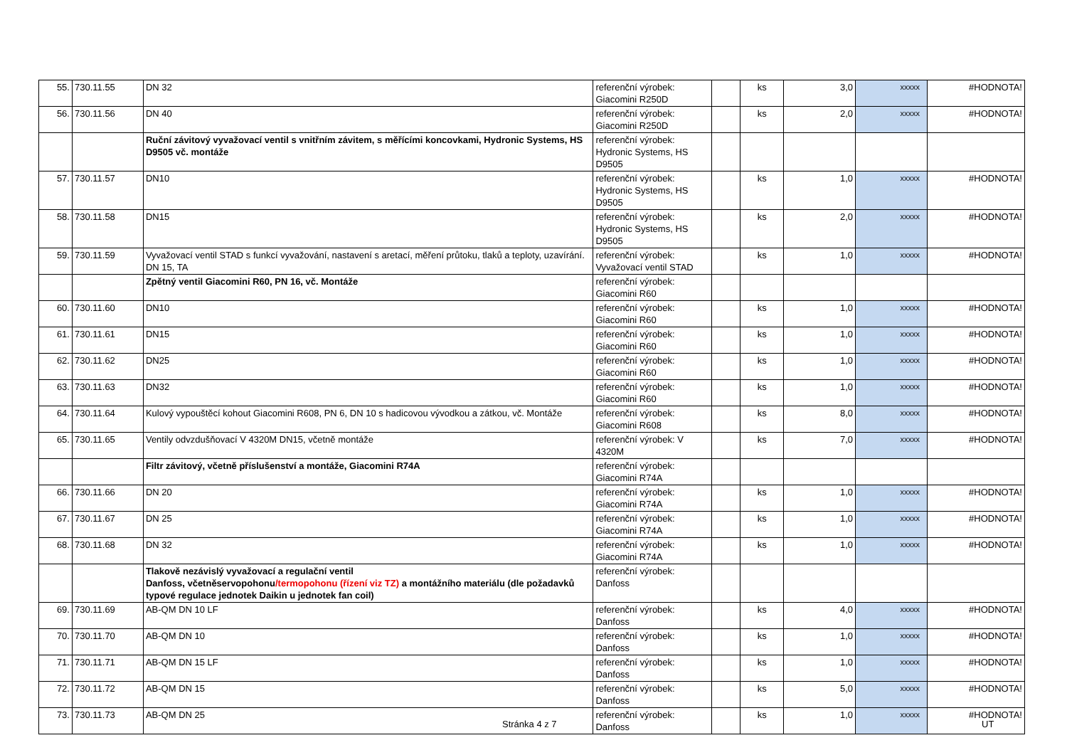| 55. | 730.11.55 | DN 32 | referenční výrobek: Giacomini R250D | | ks | 3,0 | xxxxx | #HODNOTA! |
| 56. | 730.11.56 | DN 40 | referenční výrobek: Giacomini R250D | | ks | 2,0 | xxxxx | #HODNOTA! |
| | | Ruční závitový vyvažovací ventil s vnitřním závitem, s měřícími koncovkami, Hydronic Systems, HS D9505 vč. montáže | referenční výrobek: Hydronic Systems, HS D9505 | | | | | |
| 57. | 730.11.57 | DN10 | referenční výrobek: Hydronic Systems, HS D9505 | | ks | 1,0 | xxxxx | #HODNOTA! |
| 58. | 730.11.58 | DN15 | referenční výrobek: Hydronic Systems, HS D9505 | | ks | 2,0 | xxxxx | #HODNOTA! |
| 59. | 730.11.59 | Vyvažovací ventil STAD s funkcí vyvažování, nastavení s aretací, měření průtoku, tlaků a teploty, uzavírání. DN 15, TA | referenční výrobek: Vyvažovací ventil STAD | | ks | 1,0 | xxxxx | #HODNOTA! |
| | | Zpětný ventil Giacomini R60, PN 16, vč. Montáže | referenční výrobek: Giacomini R60 | | | | | |
| 60. | 730.11.60 | DN10 | referenční výrobek: Giacomini R60 | | ks | 1,0 | xxxxx | #HODNOTA! |
| 61. | 730.11.61 | DN15 | referenční výrobek: Giacomini R60 | | ks | 1,0 | xxxxx | #HODNOTA! |
| 62. | 730.11.62 | DN25 | referenční výrobek: Giacomini R60 | | ks | 1,0 | xxxxx | #HODNOTA! |
| 63. | 730.11.63 | DN32 | referenční výrobek: Giacomini R60 | | ks | 1,0 | xxxxx | #HODNOTA! |
| 64. | 730.11.64 | Kulový vypouštěcí kohout Giacomini R608, PN 6, DN 10 s hadicovou vývodkou a zátkou, vč. Montáže | referenční výrobek: Giacomini R608 | | ks | 8,0 | xxxxx | #HODNOTA! |
| 65. | 730.11.65 | Ventily odvzdušňovací V 4320M DN15, včetně montáže | referenční výrobek: V 4320M | | ks | 7,0 | xxxxx | #HODNOTA! |
| | | Filtr závitový, včetně příslušenství a montáže, Giacomini R74A | referenční výrobek: Giacomini R74A | | | | | |
| 66. | 730.11.66 | DN 20 | referenční výrobek: Giacomini R74A | | ks | 1,0 | xxxxx | #HODNOTA! |
| 67. | 730.11.67 | DN 25 | referenční výrobek: Giacomini R74A | | ks | 1,0 | xxxxx | #HODNOTA! |
| 68. | 730.11.68 | DN 32 | referenční výrobek: Giacomini R74A | | ks | 1,0 | xxxxx | #HODNOTA! |
| | | Tlakově nezávislý vyvažovací a regulační ventil Danfoss, včetněservopohonu /termopohonu (řízení viz TZ) a montážního materiálu (dle požadavků typové regulace jednotek Daikin u jednotek fan coil) | referenční výrobek: Danfoss | | | | | |
| 69. | 730.11.69 | AB-QM DN 10 LF | referenční výrobek: Danfoss | | ks | 4,0 | xxxxx | #HODNOTA! |
| 70. | 730.11.70 | AB-QM DN 10 | referenční výrobek: Danfoss | | ks | 1,0 | xxxxx | #HODNOTA! |
| 71. | 730.11.71 | AB-QM DN 15 LF | referenční výrobek: Danfoss | | ks | 1,0 | xxxxx | #HODNOTA! |
| 72. | 730.11.72 | AB-QM DN 15 | referenční výrobek: Danfoss | | ks | 5,0 | xxxxx | #HODNOTA! |
| 73. | 730.11.73 | AB-QM DN 25 | referenční výrobek: Danfoss | | ks | 1,0 | xxxxx | #HODNOTA! |
Stránka 4 z 7 UT